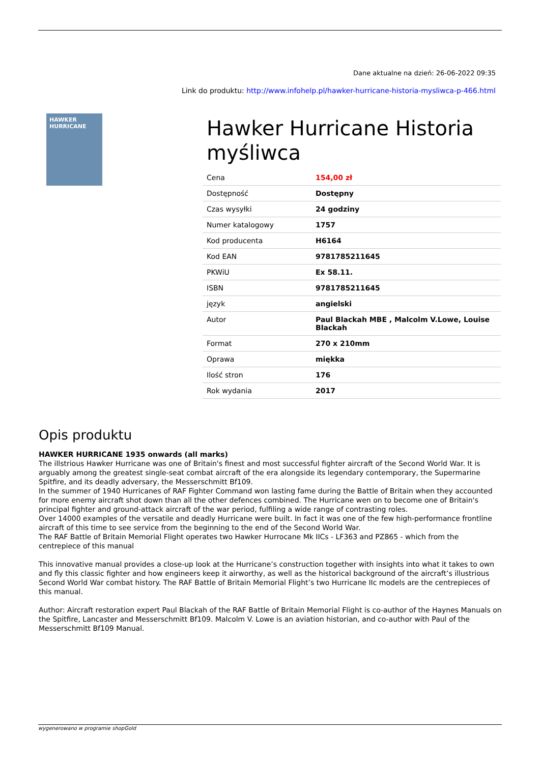Dane aktualne na dzień: 26-06-2022 09:35
Link do produktu: http://www.infohelp.pl/hawker-hurricane-historia-mysliwca-p-466.html
HAWKER HURRICANE
Hawker Hurricane Historia myśliwca
| Cena | 154,00 zł |
| Dostępność | Dostępny |
| Czas wysyłki | 24 godziny |
| Numer katalogowy | 1757 |
| Kod producenta | H6164 |
| Kod EAN | 9781785211645 |
| PKWiU | Ex 58.11. |
| ISBN | 9781785211645 |
| język | angielski |
| Autor | Paul Blackah MBE , Malcolm V.Lowe, Louise Blackah |
| Format | 270 x 210mm |
| Oprawa | miękka |
| Ilość stron | 176 |
| Rok wydania | 2017 |
Opis produktu
HAWKER HURRICANE 1935 onwards (all marks)
The illstrious Hawker Hurricane was one of Britain's finest and most successful fighter aircraft of the Second World War. It is arguably among the greatest single-seat combat aircraft of the era alongside its legendary contemporary, the Supermarine Spitfire, and its deadly adversary, the Messerschmitt Bf109.
In the summer of 1940 Hurricanes of RAF Fighter Command won lasting fame during the Battle of Britain when they accounted for more enemy aircraft shot down than all the other defences combined. The Hurricane wen on to become one of Britain's principal fighter and ground-attack aircraft of the war period, fulfiling a wide range of contrasting roles.
Over 14000 examples of the versatile and deadly Hurricane were built. In fact it was one of the few high-performance frontline aircraft of this time to see service from the beginning to the end of the Second World War.
The RAF Battle of Britain Memorial Flight operates two Hawker Hurrocane Mk IICs - LF363 and PZ865 - which from the centrepiece of this manual
This innovative manual provides a close-up look at the Hurricane’s construction together with insights into what it takes to own and fly this classic fighter and how engineers keep it airworthy, as well as the historical background of the aircraft’s illustrious Second World War combat history. The RAF Battle of Britain Memorial Flight’s two Hurricane IIc models are the centrepieces of this manual.
Author: Aircraft restoration expert Paul Blackah of the RAF Battle of Britain Memorial Flight is co-author of the Haynes Manuals on the Spitfire, Lancaster and Messerschmitt Bf109. Malcolm V. Lowe is an aviation historian, and co-author with Paul of the Messerschmitt Bf109 Manual.
wygenerowano w programie shopGold